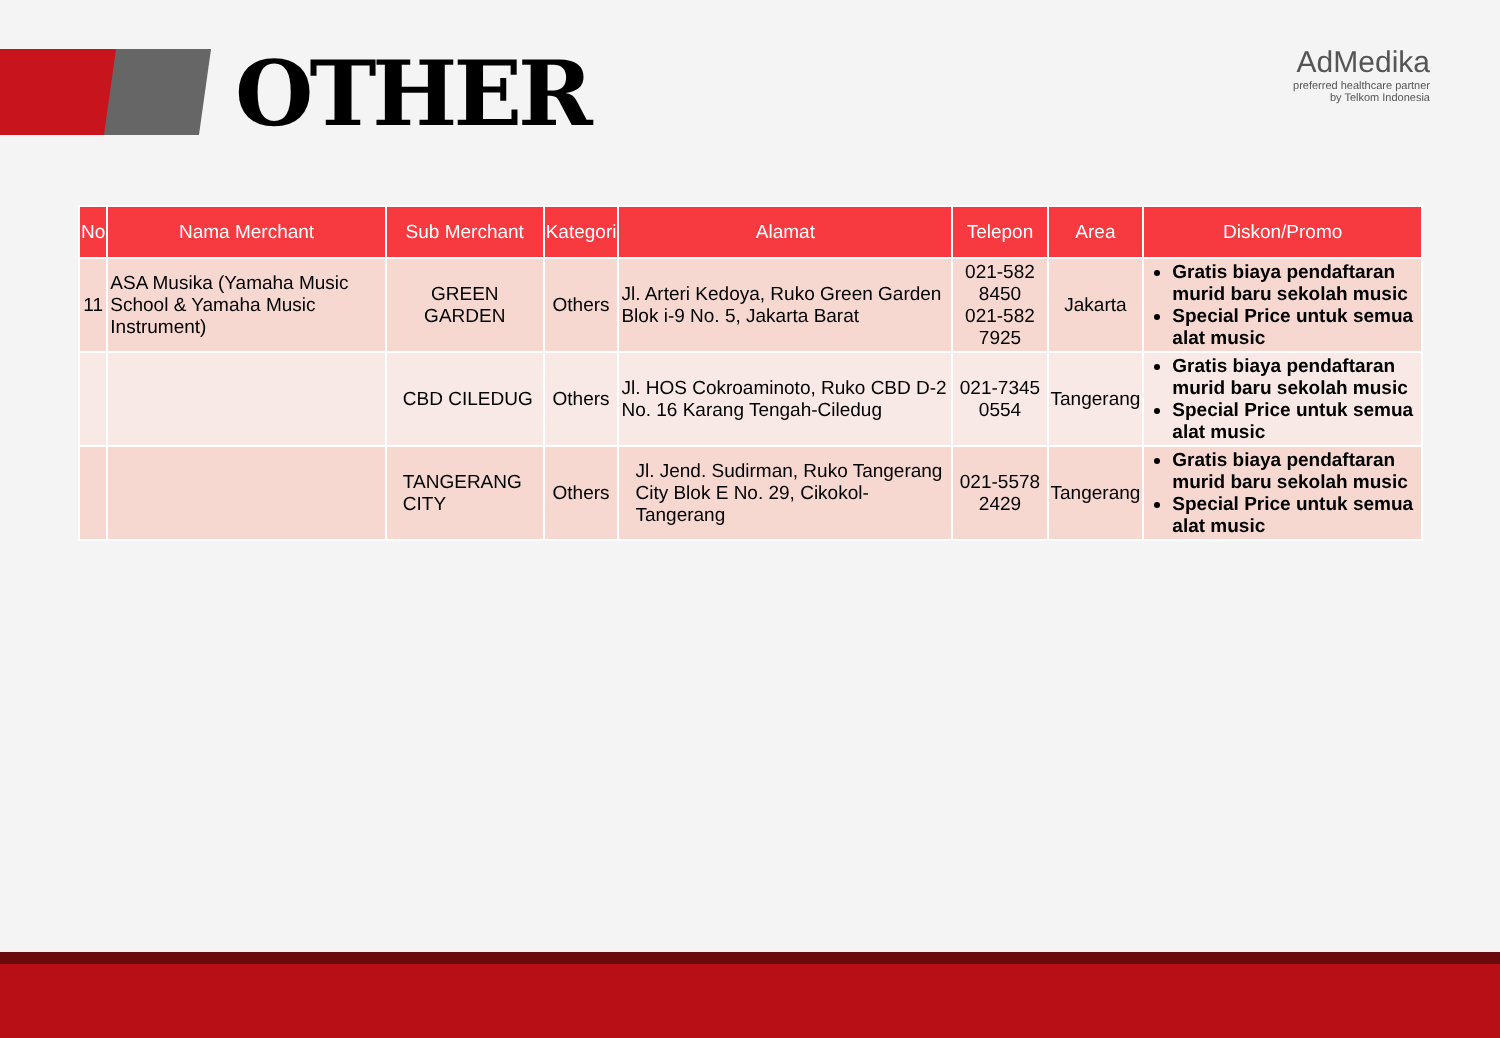OTHER
AdMedika
preferred healthcare partner
by Telkom Indonesia
| No | Nama Merchant | Sub Merchant | Kategori | Alamat | Telepon | Area | Diskon/Promo |
| --- | --- | --- | --- | --- | --- | --- | --- |
| 11 | ASA Musika (Yamaha Music School & Yamaha Music Instrument) | GREEN GARDEN | Others | Jl. Arteri Kedoya, Ruko Green Garden Blok i-9 No. 5, Jakarta Barat | 021-582 8450 021-582 7925 | Jakarta | Gratis biaya pendaftaran murid baru sekolah music Special Price untuk semua alat music |
| | | CBD CILEDUG | Others | Jl. HOS Cokroaminoto, Ruko CBD D-2 No. 16 Karang Tengah-Ciledug | 021-7345 0554 | Tangerang | Gratis biaya pendaftaran murid baru sekolah music Special Price untuk semua alat music |
| | | TANGERANG CITY | Others | Jl. Jend. Sudirman, Ruko Tangerang City Blok E No. 29, Cikokol-Tangerang | 021-5578 2429 | Tangerang | Gratis biaya pendaftaran murid baru sekolah music Special Price untuk semua alat music |